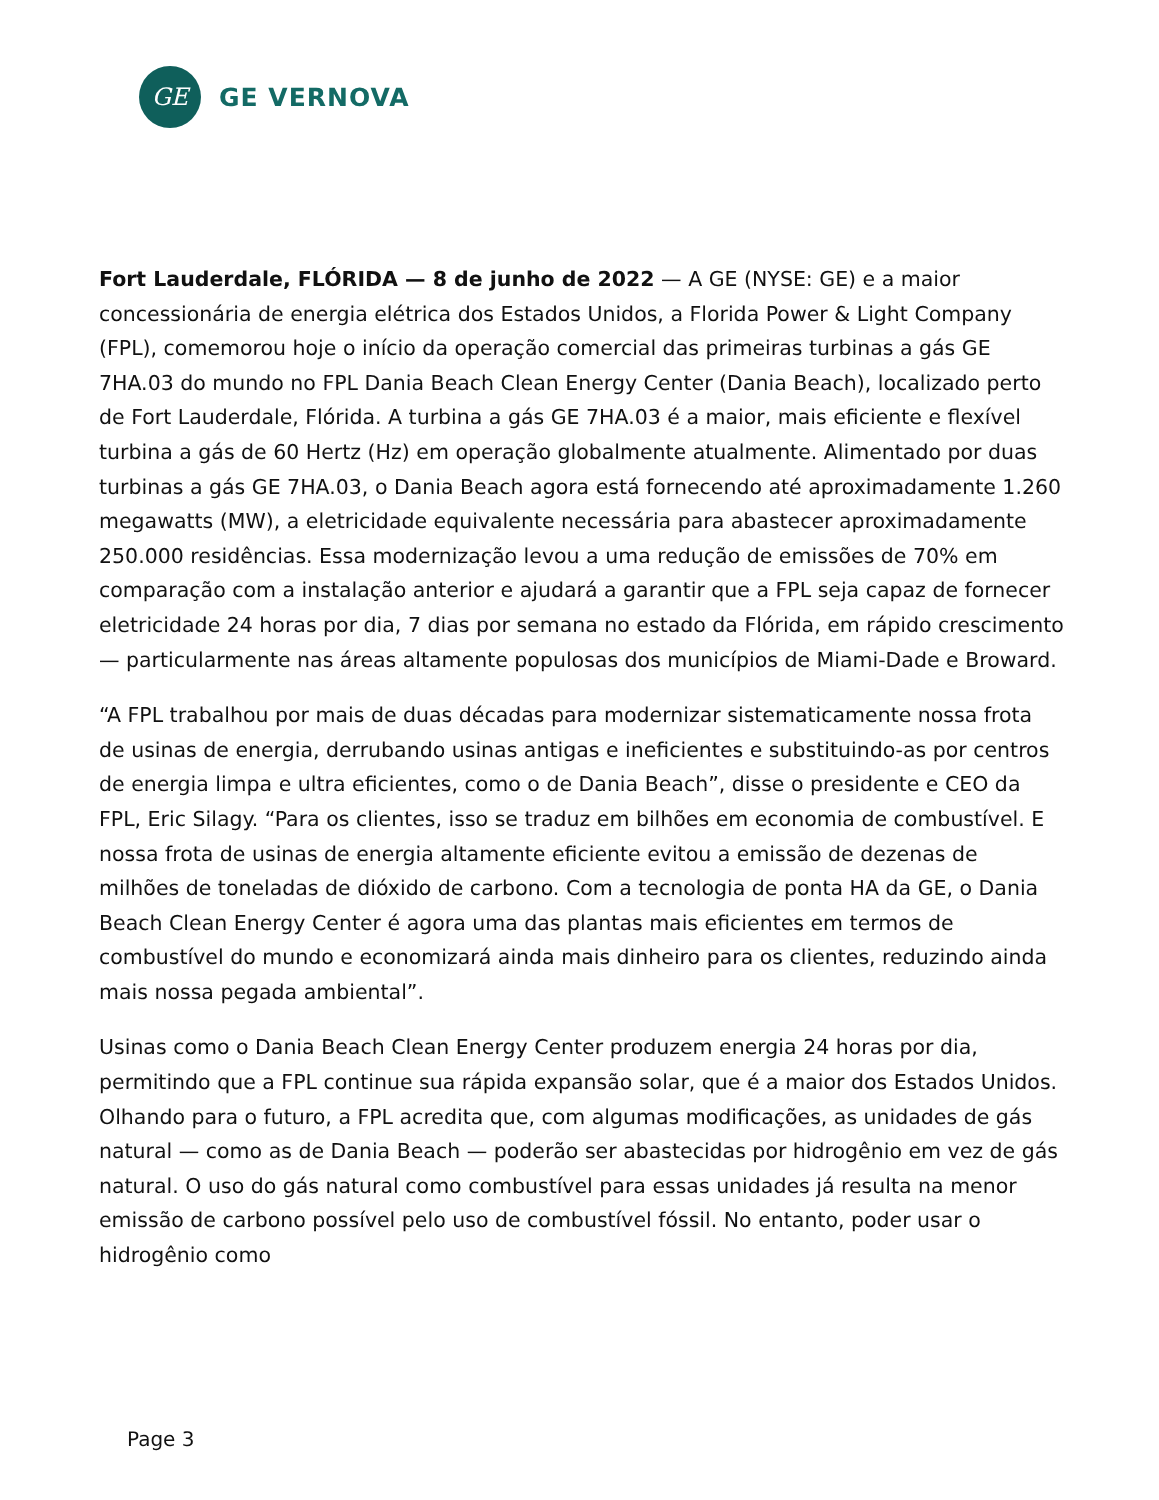GE
GE VERNOVA
Fort Lauderdale, FLÓRIDA — 8 de junho de 2022 — A GE (NYSE: GE) e a maior concessionária de energia elétrica dos Estados Unidos, a Florida Power & Light Company (FPL), comemorou hoje o início da operação comercial das primeiras turbinas a gás GE 7HA.03 do mundo no FPL Dania Beach Clean Energy Center (Dania Beach), localizado perto de Fort Lauderdale, Flórida. A turbina a gás GE 7HA.03 é a maior, mais eficiente e flexível turbina a gás de 60 Hertz (Hz) em operação globalmente atualmente. Alimentado por duas turbinas a gás GE 7HA.03, o Dania Beach agora está fornecendo até aproximadamente 1.260 megawatts (MW), a eletricidade equivalente necessária para abastecer aproximadamente 250.000 residências. Essa modernização levou a uma redução de emissões de 70% em comparação com a instalação anterior e ajudará a garantir que a FPL seja capaz de fornecer eletricidade 24 horas por dia, 7 dias por semana no estado da Flórida, em rápido crescimento — particularmente nas áreas altamente populosas dos municípios de Miami-Dade e Broward.
“A FPL trabalhou por mais de duas décadas para modernizar sistematicamente nossa frota de usinas de energia, derrubando usinas antigas e ineficientes e substituindo-as por centros de energia limpa e ultra eficientes, como o de Dania Beach”, disse o presidente e CEO da FPL, Eric Silagy. “Para os clientes, isso se traduz em bilhões em economia de combustível. E nossa frota de usinas de energia altamente eficiente evitou a emissão de dezenas de milhões de toneladas de dióxido de carbono. Com a tecnologia de ponta HA da GE, o Dania Beach Clean Energy Center é agora uma das plantas mais eficientes em termos de combustível do mundo e economizará ainda mais dinheiro para os clientes, reduzindo ainda mais nossa pegada ambiental”.
Usinas como o Dania Beach Clean Energy Center produzem energia 24 horas por dia, permitindo que a FPL continue sua rápida expansão solar, que é a maior dos Estados Unidos. Olhando para o futuro, a FPL acredita que, com algumas modificações, as unidades de gás natural — como as de Dania Beach — poderão ser abastecidas por hidrogênio em vez de gás natural. O uso do gás natural como combustível para essas unidades já resulta na menor emissão de carbono possível pelo uso de combustível fóssil. No entanto, poder usar o hidrogênio como
Page 3